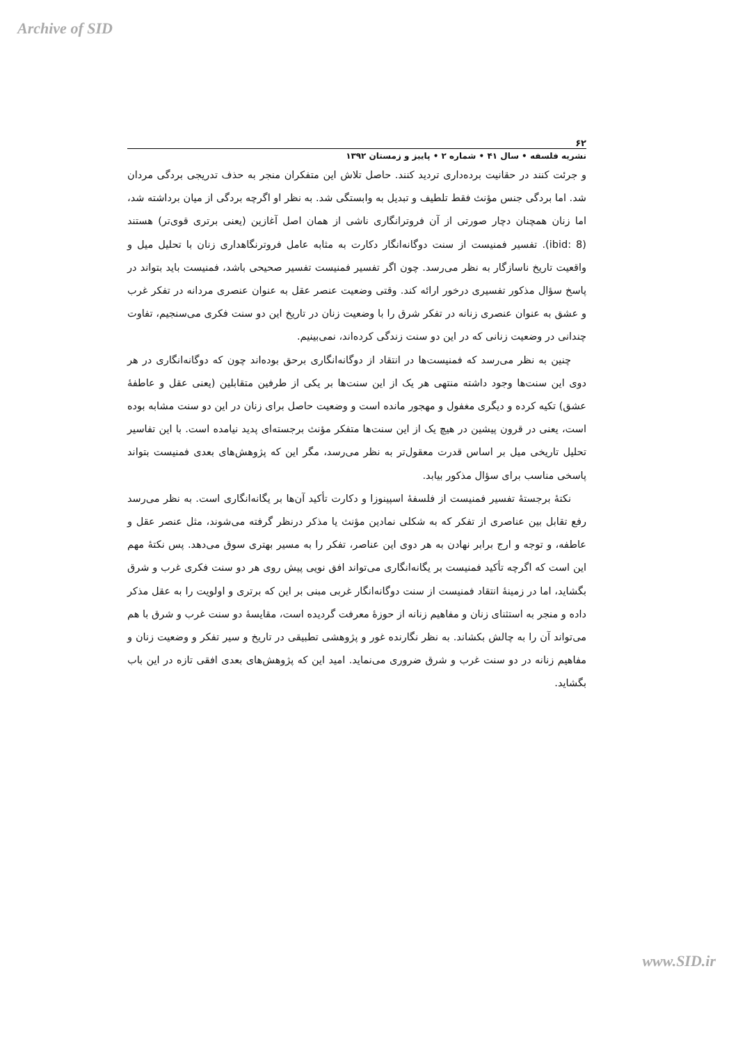Archive of SID
۶۲
نشریه فلسفه • سال ۴۱ • شماره ۲ • پاییز و زمستان ۱۳۹۲
و جرئت کنند در حقانیت برده‌داری تردید کنند. حاصل تلاش این متفکران منجر به حذف تدریجی بردگی مردان شد. اما بردگی جنس مؤنث فقط تلطیف و تبدیل به وابستگی شد. به نظر او اگرچه بردگی از میان برداشته شد، اما زنان همچنان دچار صورتی از آن فروترانگاری ناشی از همان اصل آغازین (یعنی برتری قوی‌تر) هستند (ibid: 8). تفسیر فمنیست از سنت دوگانه‌انگار دکارت به مثابه عامل فروترنگاهداری زنان با تحلیل میل و واقعیت تاریخ ناسازگار به نظر می‌رسد. چون اگر تفسیر فمنیست تفسیر صحیحی باشد، فمنیست باید بتواند در پاسخ سؤال مذکور تفسیری درخور ارائه کند. وقتی وضعیت عنصر عقل به عنوان عنصری مردانه در تفکر غرب و عشق به عنوان عنصری زنانه در تفکر شرق را با وضعیت زنان در تاریخ این دو سنت فکری می‌سنجیم، تفاوت چندانی در وضعیت زنانی که در این دو سنت زندگی کرده‌اند، نمی‌بینیم.
چنین به نظر می‌رسد که فمنیست‌ها در انتقاد از دوگانه‌انگاری برحق بوده‌اند چون که دوگانه‌انگاری در هر دوی این سنت‌ها وجود داشته منتهی هر یک از این سنت‌ها بر یکی از طرفین متقابلین (یعنی عقل و عاطفهٔ عشق) تکیه کرده و دیگری مغفول و مهجور مانده است و وضعیت حاصل برای زنان در این دو سنت مشابه بوده است، یعنی در قرون پیشین در هیچ یک از این سنت‌ها متفکر مؤنث برجسته‌ای پدید نیامده است. با این تفاسیر تحلیل تاریخی میل بر اساس قدرت معقول‌تر به نظر می‌رسد، مگر این که پژوهش‌های بعدی فمنیست بتواند پاسخی مناسب برای سؤال مذکور بیابد.
نکتهٔ برجستهٔ تفسیر فمنیست از فلسفهٔ اسپینوزا و دکارت تأکید آن‌ها بر یگانه‌انگاری است. به نظر می‌رسد رفع تقابل بین عناصری از تفکر که به شکلی نمادین مؤنث یا مذکر درنظر گرفته می‌شوند، مثل عنصر عقل و عاطفه، و توجه و ارج برابر نهادن به هر دوی این عناصر، تفکر را به مسیر بهتری سوق می‌دهد. پس نکتهٔ مهم این است که اگرچه تأکید فمنیست بر یگانه‌انگاری می‌تواند افق نویی پیش روی هر دو سنت فکری غرب و شرق بگشاید، اما در زمینهٔ انتقاد فمنیست از سنت دوگانه‌انگار غربی مبنی بر این که برتری و اولویت را به عقل مذکر داده و منجر به استثنای زنان و مفاهیم زنانه از حوزهٔ معرفت گردیده است، مقایسهٔ دو سنت غرب و شرق با هم می‌تواند آن را به چالش بکشاند. به نظر نگارنده غور و پژوهشی تطبیقی در تاریخ و سیر تفکر و وضعیت زنان و مفاهیم زنانه در دو سنت غرب و شرق ضروری می‌نماید. امید این که پژوهش‌های بعدی افقی تازه در این باب بگشاید.
www.SID.ir